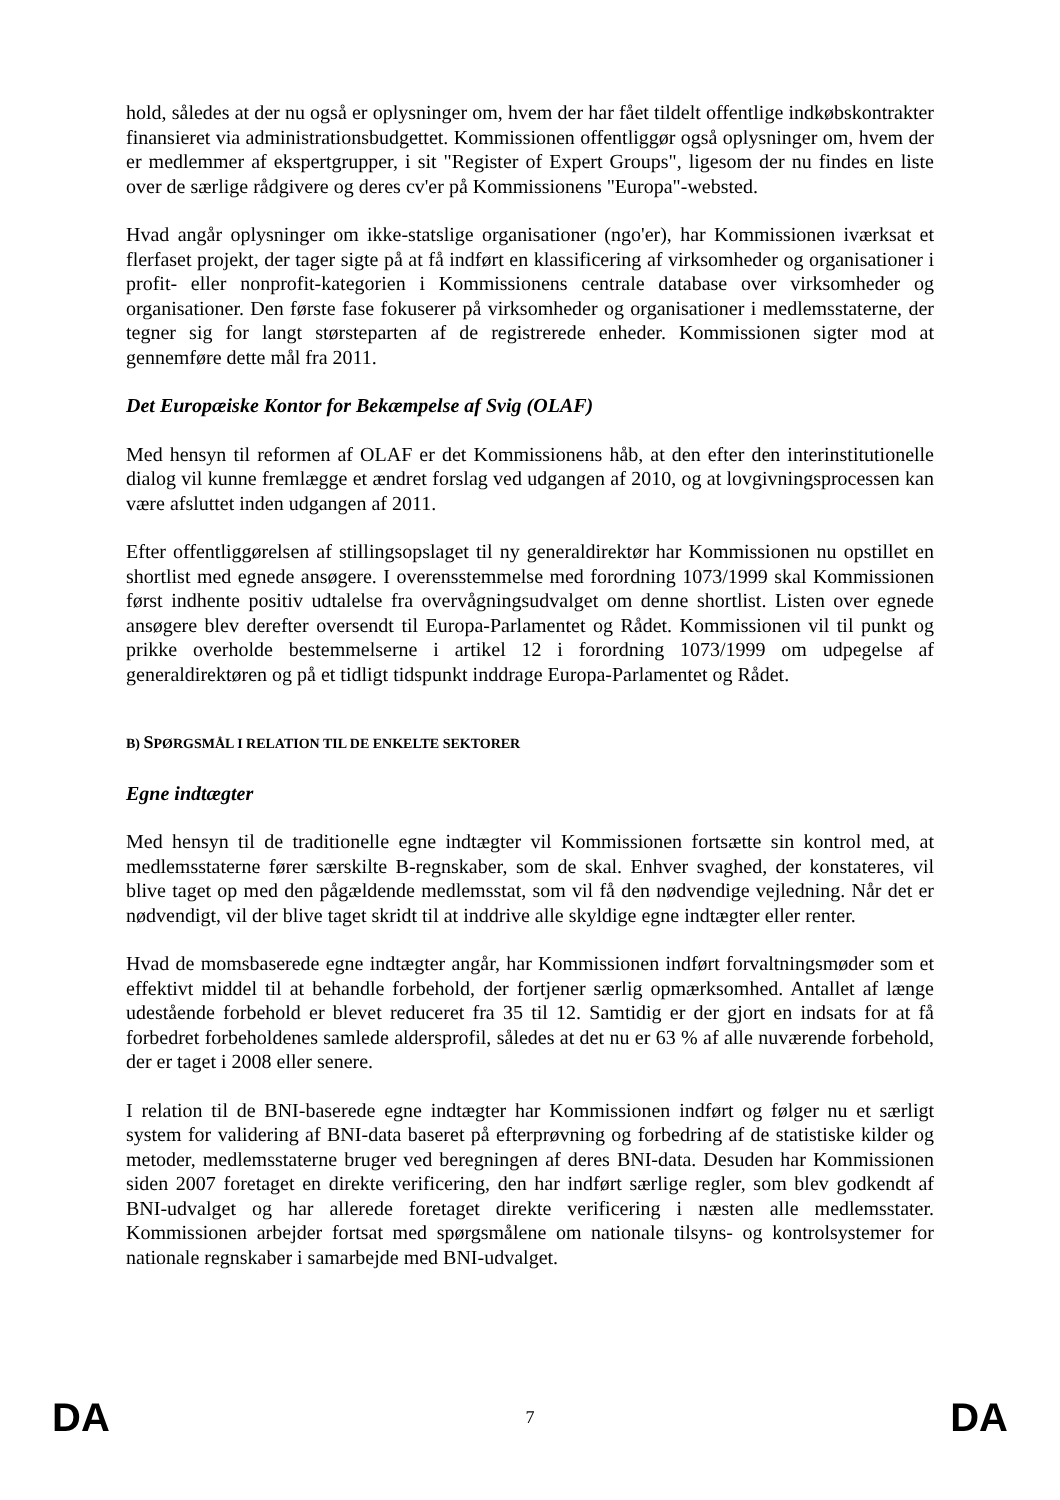hold, således at der nu også er oplysninger om, hvem der har fået tildelt offentlige indkøbskontrakter finansieret via administrationsbudgettet. Kommissionen offentliggør også oplysninger om, hvem der er medlemmer af ekspertgrupper, i sit "Register of Expert Groups", ligesom der nu findes en liste over de særlige rådgivere og deres cv'er på Kommissionens "Europa"-websted.
Hvad angår oplysninger om ikke-statslige organisationer (ngo'er), har Kommissionen iværksat et flerfaset projekt, der tager sigte på at få indført en klassificering af virksomheder og organisationer i profit- eller nonprofit-kategorien i Kommissionens centrale database over virksomheder og organisationer. Den første fase fokuserer på virksomheder og organisationer i medlemsstaterne, der tegner sig for langt størsteparten af de registrerede enheder. Kommissionen sigter mod at gennemføre dette mål fra 2011.
Det Europæiske Kontor for Bekæmpelse af Svig (OLAF)
Med hensyn til reformen af OLAF er det Kommissionens håb, at den efter den interinstitutionelle dialog vil kunne fremlægge et ændret forslag ved udgangen af 2010, og at lovgivningsprocessen kan være afsluttet inden udgangen af 2011.
Efter offentliggørelsen af stillingsopslaget til ny generaldirektør har Kommissionen nu opstillet en shortlist med egnede ansøgere. I overensstemmelse med forordning 1073/1999 skal Kommissionen først indhente positiv udtalelse fra overvågningsudvalget om denne shortlist. Listen over egnede ansøgere blev derefter oversendt til Europa-Parlamentet og Rådet. Kommissionen vil til punkt og prikke overholde bestemmelserne i artikel 12 i forordning 1073/1999 om udpegelse af generaldirektøren og på et tidligt tidspunkt inddrage Europa-Parlamentet og Rådet.
B) SPØRGSMÅL I RELATION TIL DE ENKELTE SEKTORER
Egne indtægter
Med hensyn til de traditionelle egne indtægter vil Kommissionen fortsætte sin kontrol med, at medlemsstaterne fører særskilte B-regnskaber, som de skal. Enhver svaghed, der konstateres, vil blive taget op med den pågældende medlemsstat, som vil få den nødvendige vejledning. Når det er nødvendigt, vil der blive taget skridt til at inddrive alle skyldige egne indtægter eller renter.
Hvad de momsbaserede egne indtægter angår, har Kommissionen indført forvaltningsmøder som et effektivt middel til at behandle forbehold, der fortjener særlig opmærksomhed. Antallet af længe udestående forbehold er blevet reduceret fra 35 til 12. Samtidig er der gjort en indsats for at få forbedret forbeholdenes samlede aldersprofil, således at det nu er 63 % af alle nuværende forbehold, der er taget i 2008 eller senere.
I relation til de BNI-baserede egne indtægter har Kommissionen indført og følger nu et særligt system for validering af BNI-data baseret på efterprøvning og forbedring af de statistiske kilder og metoder, medlemsstaterne bruger ved beregningen af deres BNI-data. Desuden har Kommissionen siden 2007 foretaget en direkte verificering, den har indført særlige regler, som blev godkendt af BNI-udvalget og har allerede foretaget direkte verificering i næsten alle medlemsstater. Kommissionen arbejder fortsat med spørgsmålene om nationale tilsyns- og kontrolsystemer for nationale regnskaber i samarbejde med BNI-udvalget.
DA 7 DA